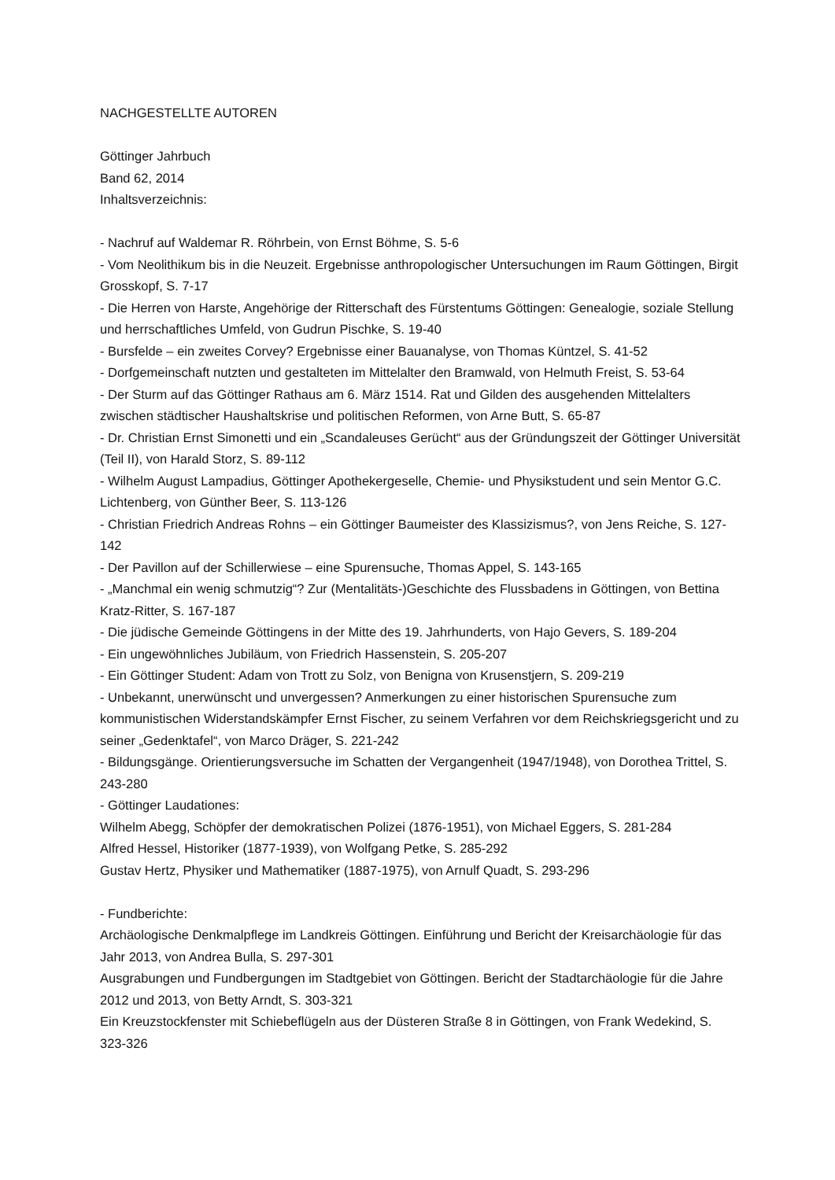NACHGESTELLTE AUTOREN
Göttinger Jahrbuch
Band 62, 2014
Inhaltsverzeichnis:
- Nachruf auf Waldemar R. Röhrbein, von Ernst Böhme, S. 5-6
- Vom Neolithikum bis in die Neuzeit. Ergebnisse anthropologischer Untersuchungen im Raum Göttingen, Birgit Grosskopf, S. 7-17
- Die Herren von Harste, Angehörige der Ritterschaft des Fürstentums Göttingen: Genealogie, soziale Stellung und herrschaftliches Umfeld, von Gudrun Pischke, S. 19-40
- Bursfelde – ein zweites Corvey? Ergebnisse einer Bauanalyse, von Thomas Küntzel, S. 41-52
- Dorfgemeinschaft nutzten und gestalteten im Mittelalter den Bramwald, von Helmuth Freist, S. 53-64
- Der Sturm auf das Göttinger Rathaus am 6. März 1514. Rat und Gilden des ausgehenden Mittelalters zwischen städtischer Haushaltskrise und politischen Reformen, von Arne Butt, S. 65-87
- Dr. Christian Ernst Simonetti und ein „Scandaleuses Gerücht“ aus der Gründungszeit der Göttinger Universität (Teil II), von Harald Storz, S. 89-112
- Wilhelm August Lampadius, Göttinger Apothekergeselle, Chemie- und Physikstudent und sein Mentor G.C. Lichtenberg, von Günther Beer, S. 113-126
- Christian Friedrich Andreas Rohns – ein Göttinger Baumeister des Klassizismus?, von Jens Reiche, S. 127-142
- Der Pavillon auf der Schillerwiese – eine Spurensuche, Thomas Appel, S. 143-165
- „Manchmal ein wenig schmutzig“? Zur (Mentalitäts-)Geschichte des Flussbadens in Göttingen, von Bettina Kratz-Ritter, S. 167-187
- Die jüdische Gemeinde Göttingens in der Mitte des 19. Jahrhunderts, von Hajo Gevers, S. 189-204
- Ein ungewöhnliches Jubiläum, von Friedrich Hassenstein, S. 205-207
- Ein Göttinger Student: Adam von Trott zu Solz, von Benigna von Krusenstjern, S. 209-219
- Unbekannt, unerwünscht und unvergessen? Anmerkungen zu einer historischen Spurensuche zum kommunistischen Widerstandskämpfer Ernst Fischer, zu seinem Verfahren vor dem Reichskriegsgericht und zu seiner „Gedenktafel“, von Marco Dräger, S. 221-242
- Bildungsgänge. Orientierungsversuche im Schatten der Vergangenheit (1947/1948), von Dorothea Trittel, S. 243-280
- Göttinger Laudationes:
Wilhelm Abegg, Schöpfer der demokratischen Polizei (1876-1951), von Michael Eggers, S. 281-284
Alfred Hessel, Historiker (1877-1939), von Wolfgang Petke, S. 285-292
Gustav Hertz, Physiker und Mathematiker (1887-1975), von Arnulf Quadt, S. 293-296
- Fundberichte:
Archäologische Denkmalpflege im Landkreis Göttingen. Einführung und Bericht der Kreisarchäologie für das Jahr 2013, von Andrea Bulla, S. 297-301
Ausgrabungen und Fundbergungen im Stadtgebiet von Göttingen. Bericht der Stadtarchäologie für die Jahre 2012 und 2013, von Betty Arndt, S. 303-321
Ein Kreuzstockfenster mit Schiebeflügeln aus der Düsteren Straße 8 in Göttingen, von Frank Wedekind, S. 323-326